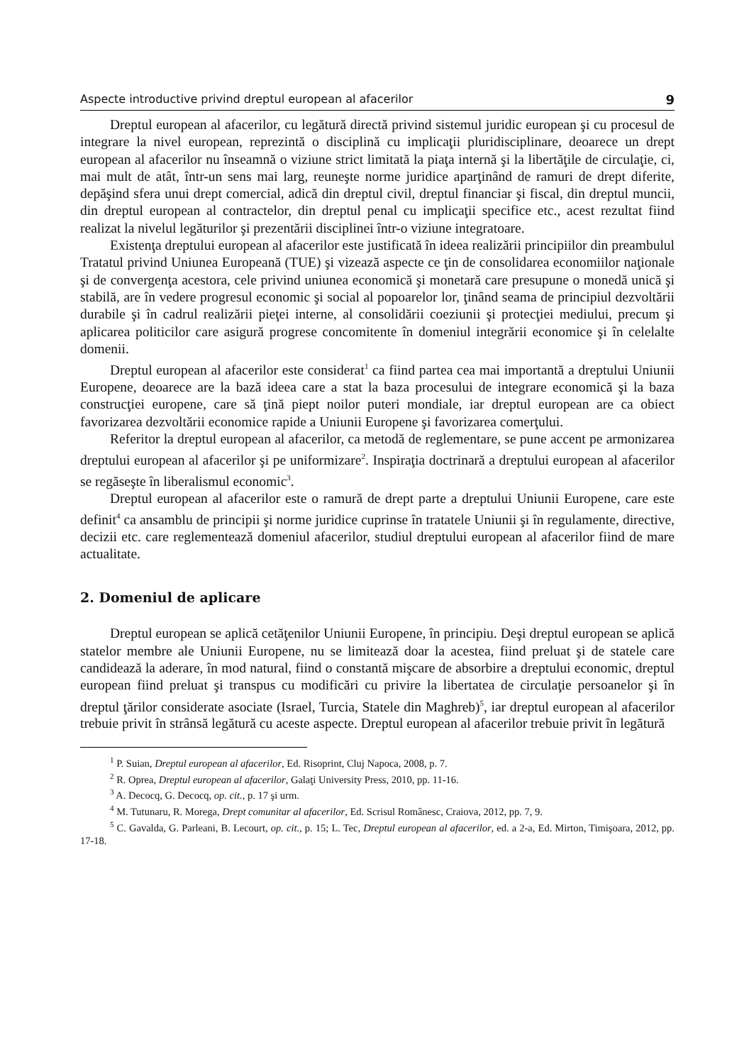Aspecte introductive privind dreptul european al afacerilor 9
Dreptul european al afacerilor, cu legătură directă privind sistemul juridic european şi cu procesul de integrare la nivel european, reprezintă o disciplină cu implicaţii pluridisciplinare, deoarece un drept european al afacerilor nu înseamnă o viziune strict limitată la piaţa internă şi la libertăţile de circulaţie, ci, mai mult de atât, într-un sens mai larg, reuneşte norme juridice aparţinând de ramuri de drept diferite, depăşind sfera unui drept comercial, adică din dreptul civil, dreptul financiar şi fiscal, din dreptul muncii, din dreptul european al contractelor, din dreptul penal cu implicaţii specifice etc., acest rezultat fiind realizat la nivelul legăturilor şi prezentării disciplinei într-o viziune integratoare.
Existenţa dreptului european al afacerilor este justificată în ideea realizării principiilor din preambulul Tratatul privind Uniunea Europeană (TUE) şi vizează aspecte ce ţin de consolidarea economiilor naţionale şi de convergenţa acestora, cele privind uniunea economică şi monetară care presupune o monedă unică şi stabilă, are în vedere progresul economic şi social al popoarelor lor, ţinând seama de principiul dezvoltării durabile şi în cadrul realizării pieţei interne, al consolidării coeziunii şi protecţiei mediului, precum şi aplicarea politicilor care asigură progrese concomitente în domeniul integrării economice şi în celelalte domenii.
Dreptul european al afacerilor este considerat<sup>1</sup> ca fiind partea cea mai importantă a dreptului Uniunii Europene, deoarece are la bază ideea care a stat la baza procesului de integrare economică şi la baza construcţiei europene, care să ţină piept noilor puteri mondiale, iar dreptul european are ca obiect favorizarea dezvoltării economice rapide a Uniunii Europene şi favorizarea comerţului.
Referitor la dreptul european al afacerilor, ca metodă de reglementare, se pune accent pe armonizarea dreptului european al afacerilor şi pe uniformizare<sup>2</sup>. Inspiraţia doctrinară a dreptului european al afacerilor se regăseşte în liberalismul economic<sup>3</sup>.
Dreptul european al afacerilor este o ramură de drept parte a dreptului Uniunii Europene, care este definit<sup>4</sup> ca ansamblu de principii şi norme juridice cuprinse în tratatele Uniunii şi în regulamente, directive, decizii etc. care reglementează domeniul afacerilor, studiul dreptului european al afacerilor fiind de mare actualitate.
2. Domeniul de aplicare
Dreptul european se aplică cetăţenilor Uniunii Europene, în principiu. Deşi dreptul european se aplică statelor membre ale Uniunii Europene, nu se limitează doar la acestea, fiind preluat şi de statele care candidează la aderare, în mod natural, fiind o constantă mişcare de absorbire a dreptului economic, dreptul european fiind preluat şi transpus cu modificări cu privire la libertatea de circulaţie persoanelor şi în dreptul ţărilor considerate asociate (Israel, Turcia, Statele din Maghreb)<sup>5</sup>, iar dreptul european al afacerilor trebuie privit în strânsă legătură cu aceste aspecte. Dreptul european al afacerilor trebuie privit în legătură
<sup>1</sup> P. Suian, Dreptul european al afacerilor, Ed. Risoprint, Cluj Napoca, 2008, p. 7.
<sup>2</sup> R. Oprea, Dreptul european al afacerilor, Galaţi University Press, 2010, pp. 11-16.
<sup>3</sup> A. Decocq, G. Decocq, op. cit., p. 17 şi urm.
<sup>4</sup> M. Tutunaru, R. Morega, Drept comunitar al afacerilor, Ed. Scrisul Românesc, Craiova, 2012, pp. 7, 9.
<sup>5</sup> C. Gavalda, G. Parleani, B. Lecourt, op. cit., p. 15; L. Tec, Dreptul european al afacerilor, ed. a 2-a, Ed. Mirton, Timişoara, 2012, pp. 17-18.